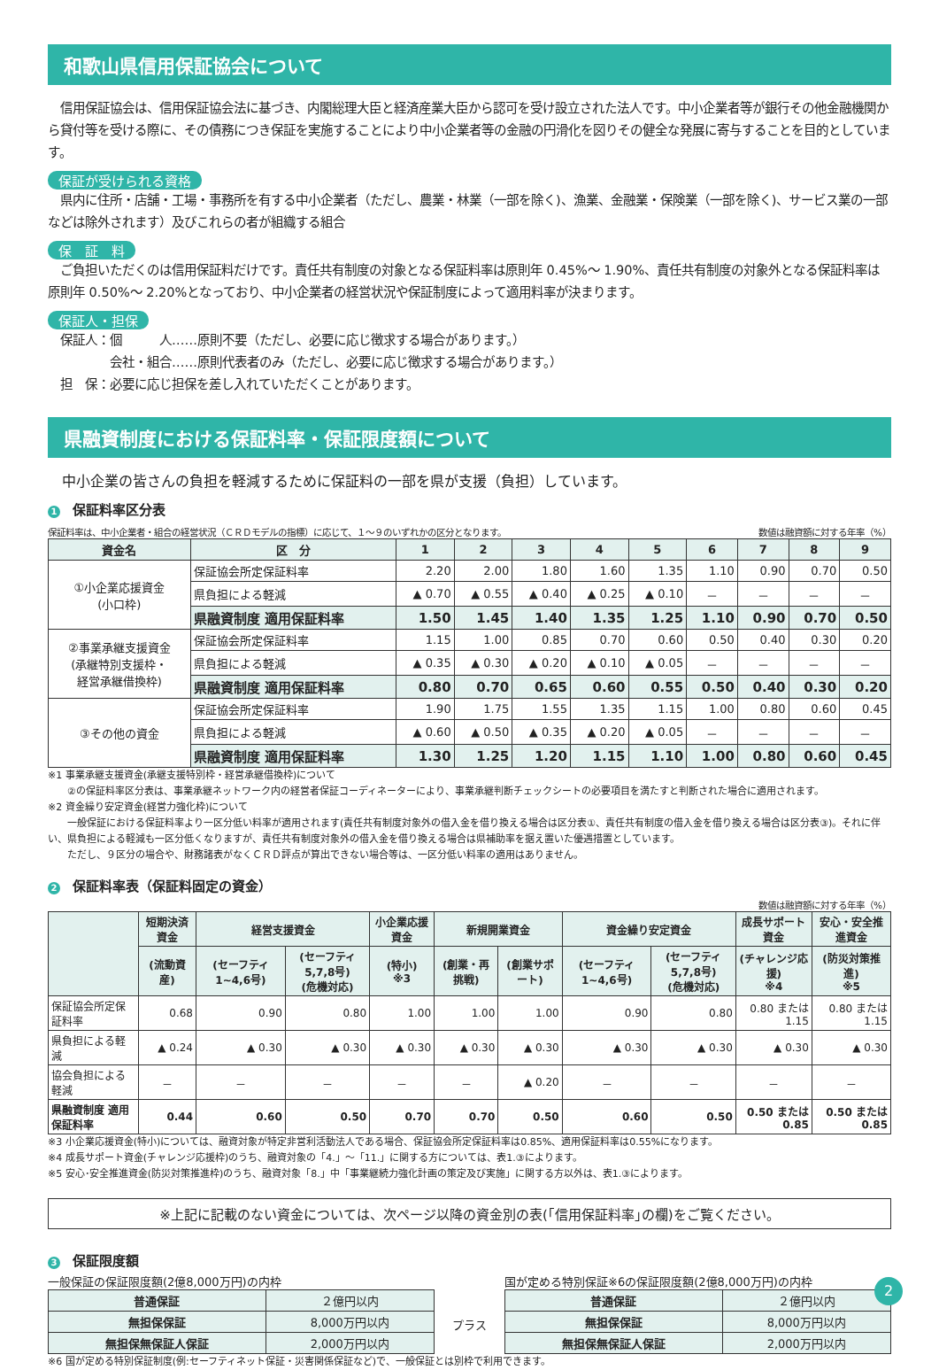和歌山県信用保証協会について
　信用保証協会は、信用保証協会法に基づき、内閣総理大臣と経済産業大臣から認可を受け設立された法人です。中小企業者等が銀行その他金融機関から貸付等を受ける際に、その債務につき保証を実施することにより中小企業者等の金融の円滑化を図りその健全な発展に寄与することを目的としています。
保証が受けられる資格
　県内に住所・店舗・工場・事務所を有する中小企業者（ただし、農業・林業（一部を除く)、漁業、金融業・保険業（一部を除く)、サービス業の一部などは除外されます）及びこれらの者が組織する組合
保　証　料
　ご負担いただくのは信用保証料だけです。責任共有制度の対象となる保証料率は原則年 0.45%～ 1.90%、責任共有制度の対象外となる保証料率は原則年 0.50%～ 2.20%となっており、中小企業者の経営状況や保証制度によって適用料率が決まります。
保証人・担保
　保証人：個　　　人……原則不要（ただし、必要に応じ徴求する場合があります。）
　　　　　会社・組合……原則代表者のみ（ただし、必要に応じ徴求する場合があります。）
　担　保：必要に応じ担保を差し入れていただくことがあります。
県融資制度における保証料率・保証限度額について
　中小企業の皆さんの負担を軽減するために保証料の一部を県が支援（負担）しています。
1 保証料率区分表
保証料率は、中小企業者・組合の経営状況（ＣＲＤモデルの指標）に応じて、１～９のいずれかの区分となります。 数値は融資額に対する年率（%）
| 資金名 | 区 分 | 1 | 2 | 3 | 4 | 5 | 6 | 7 | 8 | 9 |
| --- | --- | --- | --- | --- | --- | --- | --- | --- | --- | --- |
| ①小企業応援資金 (小口枠) | 保証協会所定保証料率 | 2.20 | 2.00 | 1.80 | 1.60 | 1.35 | 1.10 | 0.90 | 0.70 | 0.50 |
| | 県負担による軽減 | ▲ 0.70 | ▲ 0.55 | ▲ 0.40 | ▲ 0.25 | ▲ 0.10 | － | － | － | － |
| | 県融資制度 適用保証料率 | 1.50 | 1.45 | 1.40 | 1.35 | 1.25 | 1.10 | 0.90 | 0.70 | 0.50 |
| ②事業承継支援資金 (承継特別支援枠・ 経営承継借換枠) | 保証協会所定保証料率 | 1.15 | 1.00 | 0.85 | 0.70 | 0.60 | 0.50 | 0.40 | 0.30 | 0.20 |
| | 県負担による軽減 | ▲ 0.35 | ▲ 0.30 | ▲ 0.20 | ▲ 0.10 | ▲ 0.05 | － | － | － | － |
| | 県融資制度 適用保証料率 | 0.80 | 0.70 | 0.65 | 0.60 | 0.55 | 0.50 | 0.40 | 0.30 | 0.20 |
| ③その他の資金 | 保証協会所定保証料率 | 1.90 | 1.75 | 1.55 | 1.35 | 1.15 | 1.00 | 0.80 | 0.60 | 0.45 |
| | 県負担による軽減 | ▲ 0.60 | ▲ 0.50 | ▲ 0.35 | ▲ 0.20 | ▲ 0.05 | － | － | － | － |
| | 県融資制度 適用保証料率 | 1.30 | 1.25 | 1.20 | 1.15 | 1.10 | 1.00 | 0.80 | 0.60 | 0.45 |
※1 事業承継支援資金(承継支援特別枠・経営承継借換枠)について
　　②の保証料率区分表は、事業承継ネットワーク内の経営者保証コーディネーターにより、事業承継判断チェックシートの必要項目を満たすと判断された場合に適用されます。
※2 資金繰り安定資金(経営力強化枠)について
　　一般保証における保証料率より一区分低い料率が適用されます(責任共有制度対象外の借入金を借り換える場合は区分表①、責任共有制度の借入金を借り換える場合は区分表③)。それに伴い、県負担による軽減も一区分低くなりますが、責任共有制度対象外の借入金を借り換える場合は県補助率を据え置いた優遇措置としています。
　　ただし、９区分の場合や、財務諸表がなくＣＲＤ評点が算出できない場合等は、一区分低い料率の適用はありません。
2 保証料率表（保証料固定の資金）
数値は融資額に対する年率（%）
| | 短期決済資金 | 経営支援資金 | | 小企業応援資金 | 新規開業資金 | | 資金繰り安定資金 | | 成長サポート資金 | 安心・安全推進資金 |
| --- | --- | --- | --- | --- | --- | --- | --- | --- | --- | --- |
| | (流動資産) | (セーフティ1~4,6号) | (セーフティ5,7,8号) (危機対応) | (特小) ※3 | (創業・再挑戦) | (創業サポート) | (セーフティ1~4,6号) | (セーフティ5,7,8号) (危機対応) | (チャレンジ応援) ※4 | (防災対策推進) ※5 |
| 保証協会所定保証料率 | 0.68 | 0.90 | 0.80 | 1.00 | 1.00 | 1.00 | 0.90 | 0.80 | 0.80 または 1.15 | 0.80 または 1.15 |
| 県負担による軽減 | ▲ 0.24 | ▲ 0.30 | ▲ 0.30 | ▲ 0.30 | ▲ 0.30 | ▲ 0.30 | ▲ 0.30 | ▲ 0.30 | ▲ 0.30 | ▲ 0.30 |
| 協会負担による軽減 | － | － | － | － | － | ▲ 0.20 | － | － | － | － |
| 県融資制度 適用保証料率 | 0.44 | 0.60 | 0.50 | 0.70 | 0.70 | 0.50 | 0.60 | 0.50 | 0.50 または 0.85 | 0.50 または 0.85 |
※3 小企業応援資金(特小)については、融資対象が特定非営利活動法人である場合、保証協会所定保証料率は0.85%、適用保証料率は0.55%になります。
※4 成長サポート資金(チャレンジ応援枠)のうち、融資対象の「4.」～「11.」に関する方については、表1.③によります。
※5 安心･安全推進資金(防災対策推進枠)のうち、融資対象「8.」中「事業継続力強化計画の策定及び実施」に関する方以外は、表1.③によります。
※上記に記載のない資金については、次ページ以降の資金別の表(｢信用保証料率｣の欄)をご覧ください。
3 保証限度額
一般保証の保証限度額(2億8,000万円)の内枠
| 普通保証 | ２億円以内 |
| 無担保保証 | 8,000万円以内 |
| 無担保無保証人保証 | 2,000万円以内 |
プラス
国が定める特別保証※6の保証限度額(2億8,000万円)の内枠
| 普通保証 | ２億円以内 |
| 無担保保証 | 8,000万円以内 |
| 無担保無保証人保証 | 2,000万円以内 |
※6 国が定める特別保証制度(例:セーフティネット保証・災害関係保証など)で、一般保証とは別枠で利用できます。
2